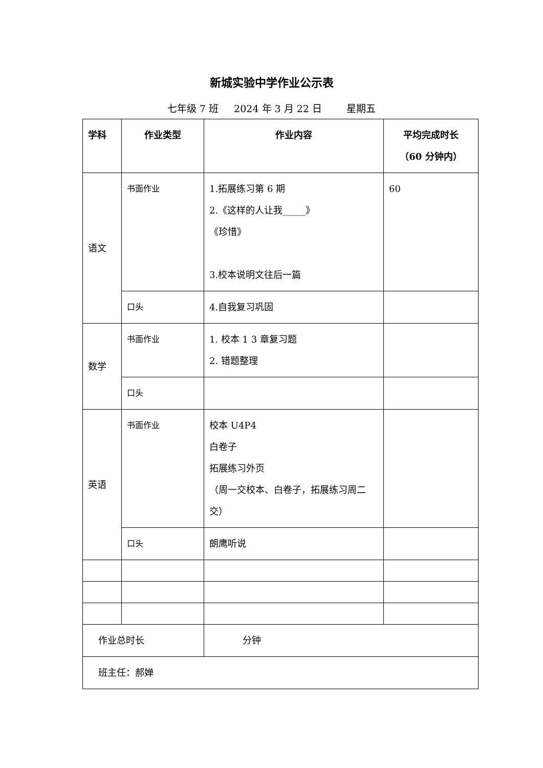新城实验中学作业公示表
七年级 7 班 2024 年 3 月 22 日 星期五
| 学科 | 作业类型 | 作业内容 | 平均完成时长 （60 分钟内） |
| --- | --- | --- | --- |
| 语文 | 书面作业 | 1.拓展练习第 6 期 2.《这样的人让我_____》 《珍惜》 3.校本说明文往后一篇 | 60 |
| | 口头 | 4.自我复习巩固 | |
| 数学 | 书面作业 | 1. 校本 1 3 章复习题 2. 错题整理 | |
| | 口头 | | |
| 英语 | 书面作业 | 校本 U4P4 白卷子 拓展练习外页 （周一交校本、白卷子，拓展练习周二交） | |
| | 口头 | 朗鹰听说 | |
| 作业总时长 | | 分钟 | |
| 班主任：郝婵 | | | |